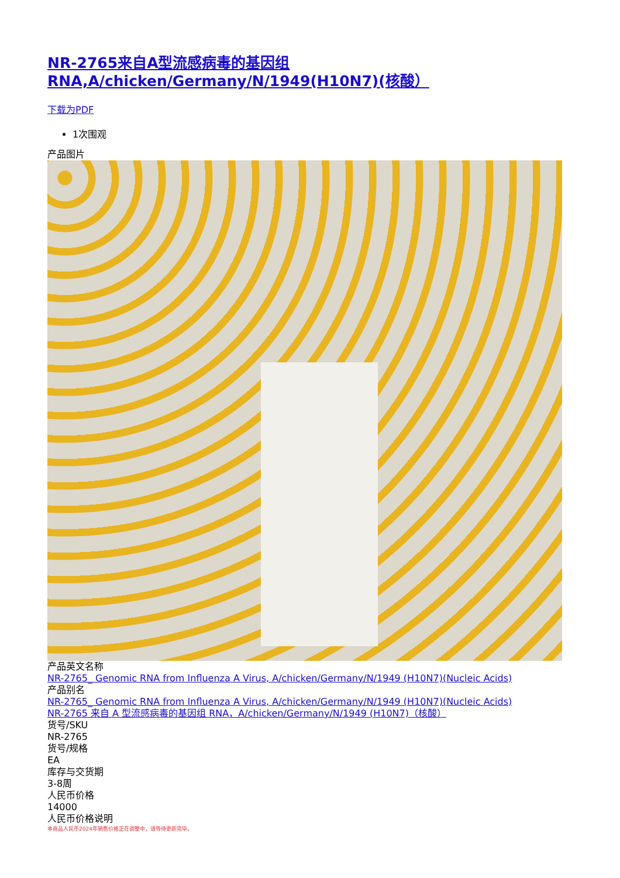NR-2765来自A型流感病毒的基因组RNA,A/chicken/Germany/N/1949(H10N7)(核酸）
下载为PDF
1次围观
产品图片
产品英文名称
NR-2765_ Genomic RNA from Influenza A Virus, A/chicken/Germany/N/1949 (H10N7)(Nucleic Acids)
产品别名
NR-2765_ Genomic RNA from Influenza A Virus, A/chicken/Germany/N/1949 (H10N7)(Nucleic Acids)
NR-2765 来自 A 型流感病毒的基因组 RNA，A/chicken/Germany/N/1949 (H10N7)（核酸）
货号/SKU
NR-2765
货号/规格
EA
库存与交货期
3-8周
人民币价格
14000
人民币价格说明
本商品人民币2024年销售价格正在调整中，请等待更新完毕。